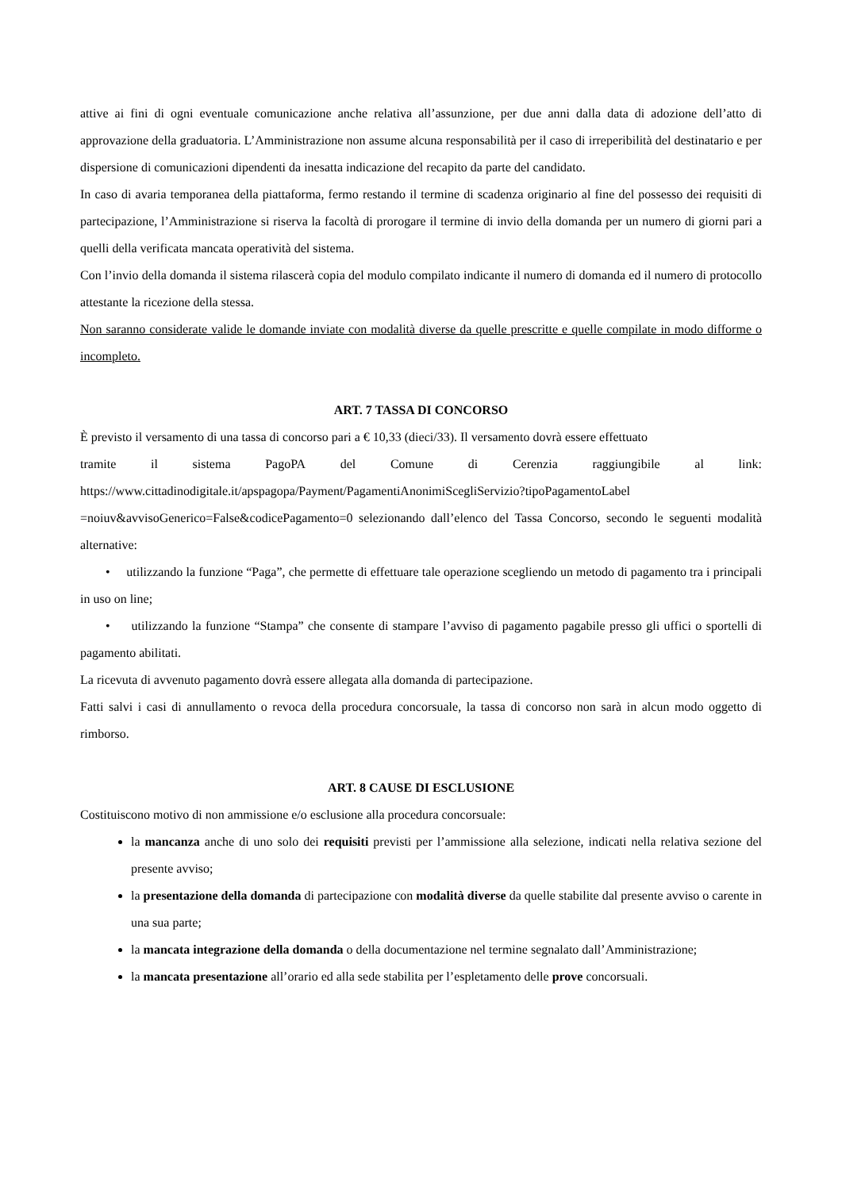attive ai fini di ogni eventuale comunicazione anche relativa all’assunzione, per due anni dalla data di adozione dell’atto di approvazione della graduatoria. L’Amministrazione non assume alcuna responsabilità per il caso di irreperibilità del destinatario e per dispersione di comunicazioni dipendenti da inesatta indicazione del recapito da parte del candidato.
In caso di avaria temporanea della piattaforma, fermo restando il termine di scadenza originario al fine del possesso dei requisiti di partecipazione, l’Amministrazione si riserva la facoltà di prorogare il termine di invio della domanda per un numero di giorni pari a quelli della verificata mancata operatività del sistema.
Con l’invio della domanda il sistema rilascerà copia del modulo compilato indicante il numero di domanda ed il numero di protocollo attestante la ricezione della stessa.
Non saranno considerate valide le domande inviate con modalità diverse da quelle prescritte e quelle compilate in modo difforme o incompleto.
ART. 7 TASSA DI CONCORSO
È previsto il versamento di una tassa di concorso pari a € 10,33 (dieci/33). Il versamento dovrà essere effettuato
tramite il sistema PagoPA del Comune di Cerenzia raggiungibile al link:
https://www.cittadinodigitale.it/apspagopa/Payment/PagamentiAnonimiScegliServizio?tipoPagamentoLabel =noiuv&avvisoGenerico=False&codicePagamento=0 selezionando dall’elenco del Tassa Concorso, secondo le seguenti modalità alternative:
• utilizzando la funzione “Paga”, che permette di effettuare tale operazione scegliendo un metodo di pagamento tra i principali in uso on line;
• utilizzando la funzione “Stampa” che consente di stampare l’avviso di pagamento pagabile presso gli uffici o sportelli di pagamento abilitati.
La ricevuta di avvenuto pagamento dovrà essere allegata alla domanda di partecipazione.
Fatti salvi i casi di annullamento o revoca della procedura concorsuale, la tassa di concorso non sarà in alcun modo oggetto di rimborso.
ART. 8 CAUSE DI ESCLUSIONE
Costituiscono motivo di non ammissione e/o esclusione alla procedura concorsuale:
la mancanza anche di uno solo dei requisiti previsti per l’ammissione alla selezione, indicati nella relativa sezione del presente avviso;
la presentazione della domanda di partecipazione con modalità diverse da quelle stabilite dal presente avviso o carente in una sua parte;
la mancata integrazione della domanda o della documentazione nel termine segnalato dall’Amministrazione;
la mancata presentazione all’orario ed alla sede stabilita per l’espletamento delle prove concorsuali.